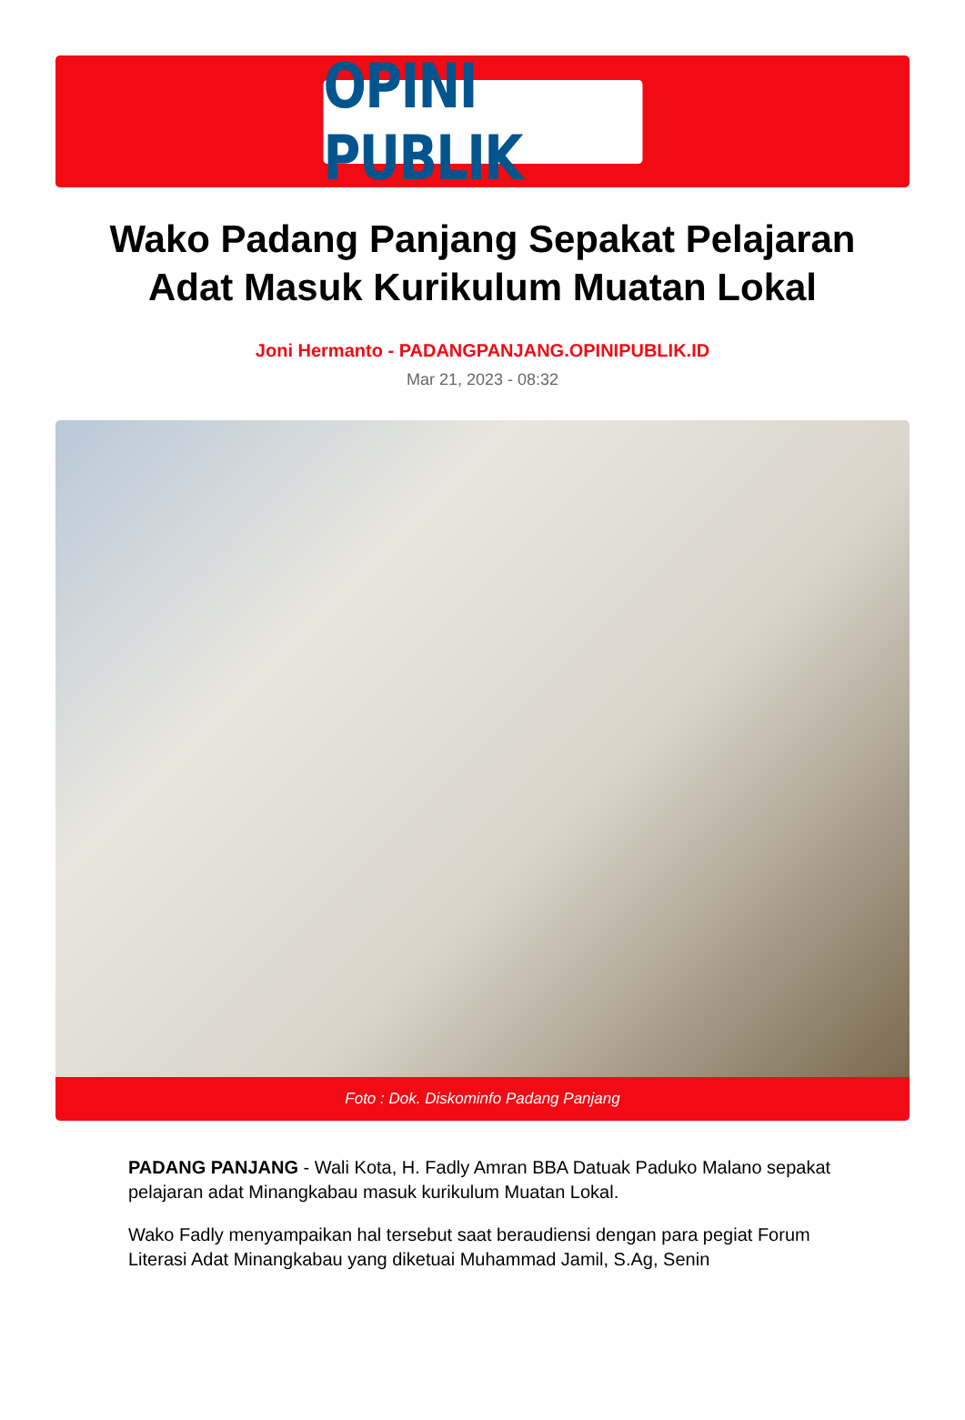OPINI PUBLIK
Wako Padang Panjang Sepakat Pelajaran Adat Masuk Kurikulum Muatan Lokal
Joni Hermanto - PADANGPANJANG.OPINIPUBLIK.ID
Mar 21, 2023 - 08:32
Foto : Dok. Diskominfo Padang Panjang
PADANG PANJANG - Wali Kota, H. Fadly Amran BBA Datuak Paduko Malano sepakat pelajaran adat Minangkabau masuk kurikulum Muatan Lokal.
Wako Fadly menyampaikan hal tersebut saat beraudiensi dengan para pegiat Forum Literasi Adat Minangkabau yang diketuai Muhammad Jamil, S.Ag, Senin